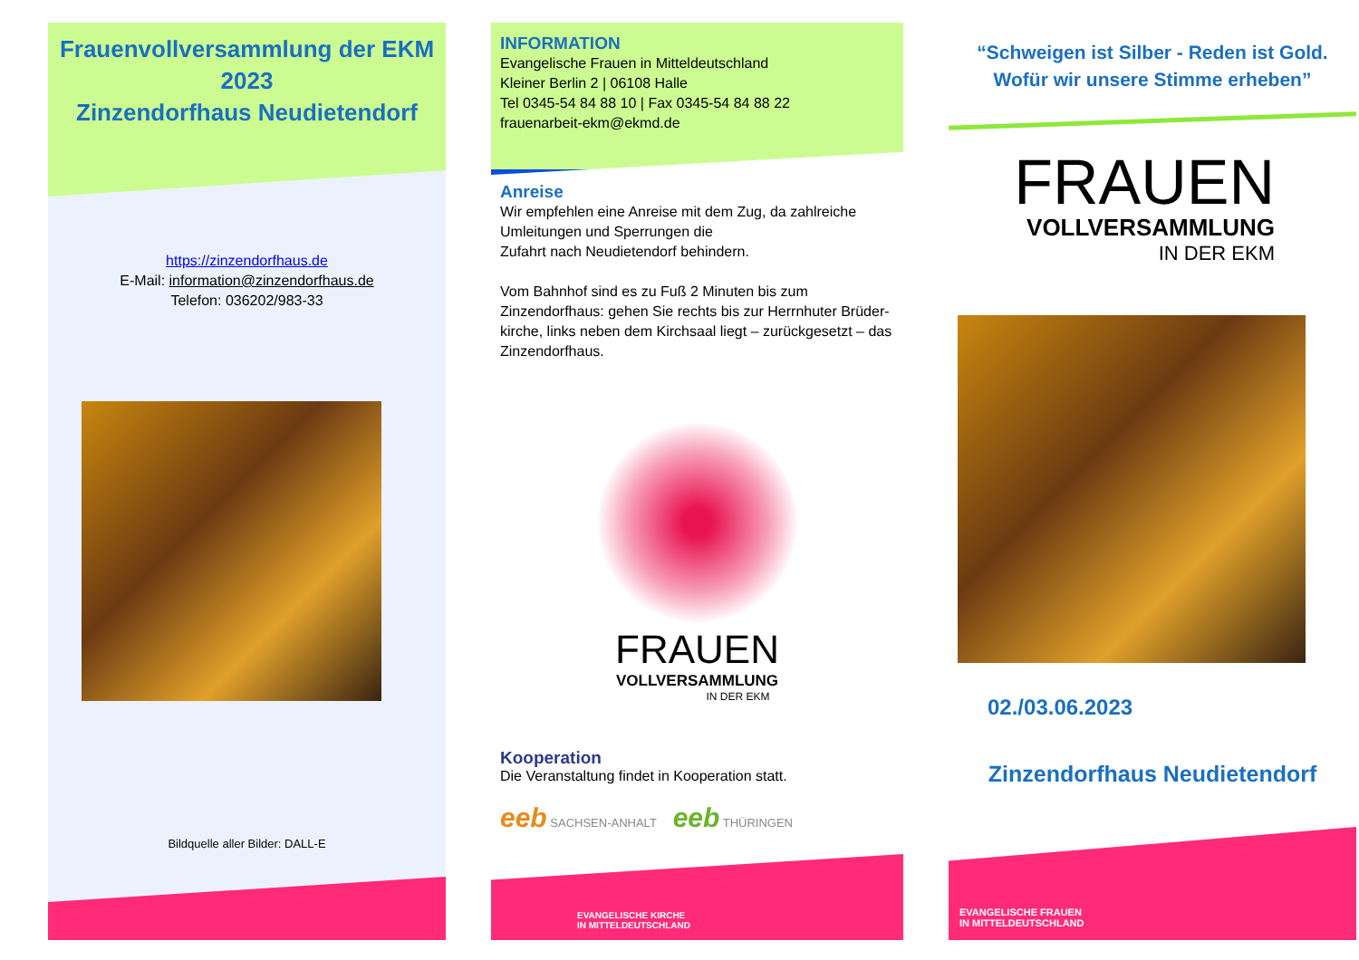Frauenvollversammlung der EKM
2023
Zinzendorfhaus Neudietendorf
https://zinzendorfhaus.de
E-Mail: information@zinzendorfhaus.de
Telefon: 036202/983-33
Bildquelle aller Bilder: DALL-E
INFORMATION
Evangelische Frauen in Mitteldeutschland
Kleiner Berlin 2 | 06108 Halle
Tel 0345-54 84 88 10 | Fax 0345-54 84 88 22
frauenarbeit-ekm@ekmd.de
Anreise
Wir empfehlen eine Anreise mit dem Zug, da zahlreiche Umleitungen und Sperrungen die
Zufahrt nach Neudietendorf behindern.
Vom Bahnhof sind es zu Fuß 2 Minuten bis zum Zinzendorfhaus: gehen Sie rechts bis zur Herrnhuter Brüder-kirche, links neben dem Kirchsaal liegt – zurückgesetzt – das Zinzendorfhaus.
FRAUEN
VOLLVERSAMMLUNG
IN DER EKM
Kooperation
Die Veranstaltung findet in Kooperation statt.
eeb SACHSEN-ANHALT eeb THÜRINGEN
EVANGELISCHE KIRCHE
IN MITTELDEUTSCHLAND
“Schweigen ist Silber - Reden ist Gold.
Wofür wir unsere Stimme erheben”
FRAUEN
VOLLVERSAMMLUNG
IN DER EKM
02./03.06.2023
Zinzendorfhaus Neudietendorf
EVANGELISCHE FRAUEN
IN MITTELDEUTSCHLAND